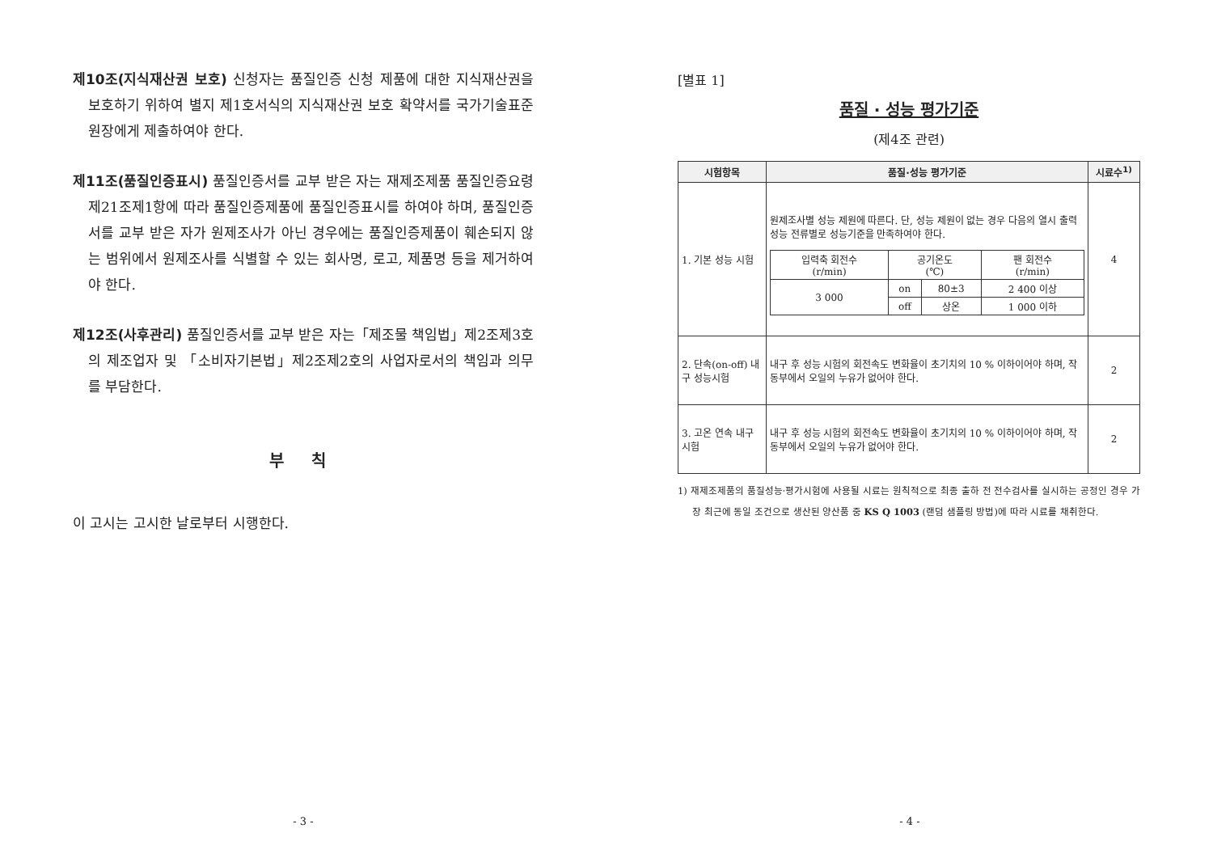제10조(지식재산권 보호) 신청자는 품질인증 신청 제품에 대한 지식재산권을 보호하기 위하여 별지 제1호서식의 지식재산권 보호 확약서를 국가기술표준원장에게 제출하여야 한다.
제11조(품질인증표시) 품질인증서를 교부 받은 자는 재제조제품 품질인증요령 제21조제1항에 따라 품질인증제품에 품질인증표시를 하여야 하며, 품질인증서를 교부 받은 자가 원제조사가 아닌 경우에는 품질인증제품이 훼손되지 않는 범위에서 원제조사를 식별할 수 있는 회사명, 로고, 제품명 등을 제거하여야 한다.
제12조(사후관리) 품질인증서를 교부 받은 자는「제조물 책임법」제2조제3호의 제조업자 및 「소비자기본법」제2조제2호의 사업자로서의 책임과 의무를 부담한다.
부 칙
이 고시는 고시한 날로부터 시행한다.
- 3 -
[별표 1]
품질 · 성능 평가기준
(제4조 관련)
| 시험항목 | 품질·성능 평가기준 | 시료수<sup>1)</sup> |
| --- | --- | --- |
| 1. 기본 성능 시험 | 원제조사별 성능 제원에 따른다. 단, 성능 제원이 없는 경우 다음의 열시 출력 성능 전류별로 성능기준을 만족하여야 한다. / 입력축 회전수 (r/min) / 공기온도 (℃) / / 팬 회전수 (r/min) / / 3 000 / on / 80±3 / 2 400 이상 / / / off / 상온 / 1 000 이하 / | 4 |
| 2. 단속(on-off) 내구 성능시험 | 내구 후 성능 시험의 회전속도 변화율이 초기치의 10 % 이하이어야 하며, 작동부에서 오일의 누유가 없어야 한다. | 2 |
| 3. 고온 연속 내구 시험 | 내구 후 성능 시험의 회전속도 변화율이 초기치의 10 % 이하이어야 하며, 작동부에서 오일의 누유가 없어야 한다. | 2 |
1) 재제조제품의 품질성능·평가시험에 사용될 시료는 원칙적으로 최종 출하 전 전수검사를 실시하는 공정인 경우 가장 최근에 동일 조건으로 생산된 양산품 중 KS Q 1003 (랜덤 샘플링 방법)에 따라 시료를 채취한다.
- 4 -